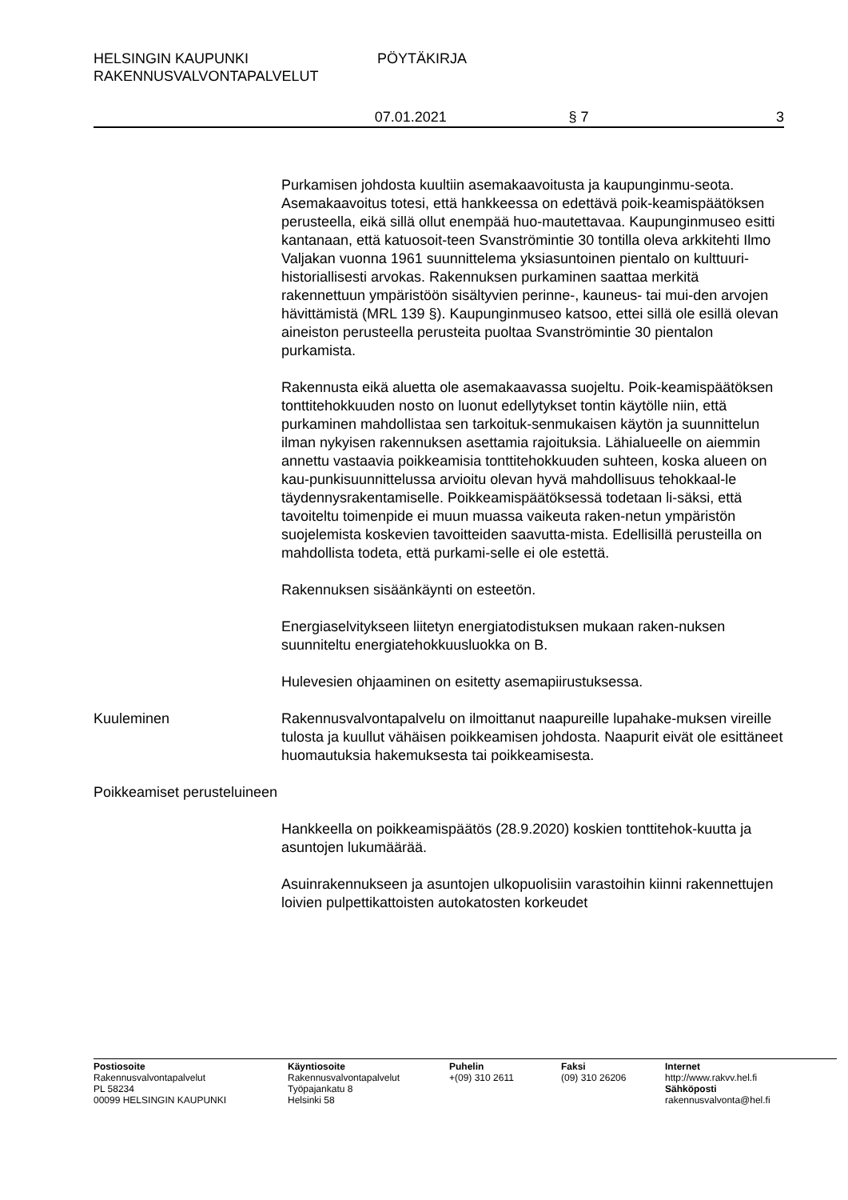HELSINGIN KAUPUNKI
RAKENNUSVALVONTAPALVELUT
PÖYTÄKIRJA
07.01.2021 § 7 3
Purkamisen johdosta kuultiin asemakaavoitusta ja kaupunginmu-seota. Asemakaavoitus totesi, että hankkeessa on edettävä poik-keamispäätöksen perusteella, eikä sillä ollut enempää huo-mautettavaa. Kaupunginmuseo esitti kantanaan, että katuosoit-teen Svanströmintie 30 tontilla oleva arkkitehti Ilmo Valjakan vuonna 1961 suunnittelema yksiasuntoinen pientalo on kulttuuri-historiallisesti arvokas. Rakennuksen purkaminen saattaa merkitä rakennettuun ympäristöön sisältyvien perinne-, kauneus- tai mui-den arvojen hävittämistä (MRL 139 §). Kaupunginmuseo katsoo, ettei sillä ole esillä olevan aineiston perusteella perusteita puoltaa Svanströmintie 30 pientalon purkamista.
Rakennusta eikä aluetta ole asemakaavassa suojeltu. Poik-keamispäätöksen tonttitehokkuuden nosto on luonut edellytykset tontin käytölle niin, että purkaminen mahdollistaa sen tarkoituk-senmukaisen käytön ja suunnittelun ilman nykyisen rakennuksen asettamia rajoituksia. Lähialueelle on aiemmin annettu vastaavia poikkeamisia tonttitehokkuuden suhteen, koska alueen on kau-punkisuunnittelussa arvioitu olevan hyvä mahdollisuus tehokkaal-le täydennysrakentamiselle. Poikkeamispäätöksessä todetaan li-säksi, että tavoiteltu toimenpide ei muun muassa vaikeuta raken-netun ympäristön suojelemista koskevien tavoitteiden saavutta-mista. Edellisillä perusteilla on mahdollista todeta, että purkami-selle ei ole estettä.
Rakennuksen sisäänkäynti on esteetön.
Energiaselvitykseen liitetyn energiatodistuksen mukaan raken-nuksen suunniteltu energiatehokkuusluokka on B.
Hulevesien ohjaaminen on esitetty asemapiirustuksessa.
Kuuleminen Rakennusvalvontapalvelu on ilmoittanut naapureille lupahake-muksen vireille tulosta ja kuullut vähäisen poikkeamisen johdosta. Naapurit eivät ole esittäneet huomautuksia hakemuksesta tai poikkeamisesta.
Poikkeamiset perusteluineen
Hankkeella on poikkeamispäätös (28.9.2020) koskien tonttitehok-kuutta ja asuntojen lukumäärää.
Asuinrakennukseen ja asuntojen ulkopuolisiin varastoihin kiinni rakennettujen loivien pulpettikattoisten autokatosten korkeudet
Postiosoite
Rakennusvalvontapalvelut
PL 58234
00099 HELSINGIN KAUPUNKI
Käyntiosoite
Rakennusvalvontapalvelut
Työpajankatu 8
Helsinki 58
Puhelin
+(09) 310 2611
Faksi
(09) 310 26206
Internet
http://www.rakvv.hel.fi
Sähköposti
rakennusvalvonta@hel.fi